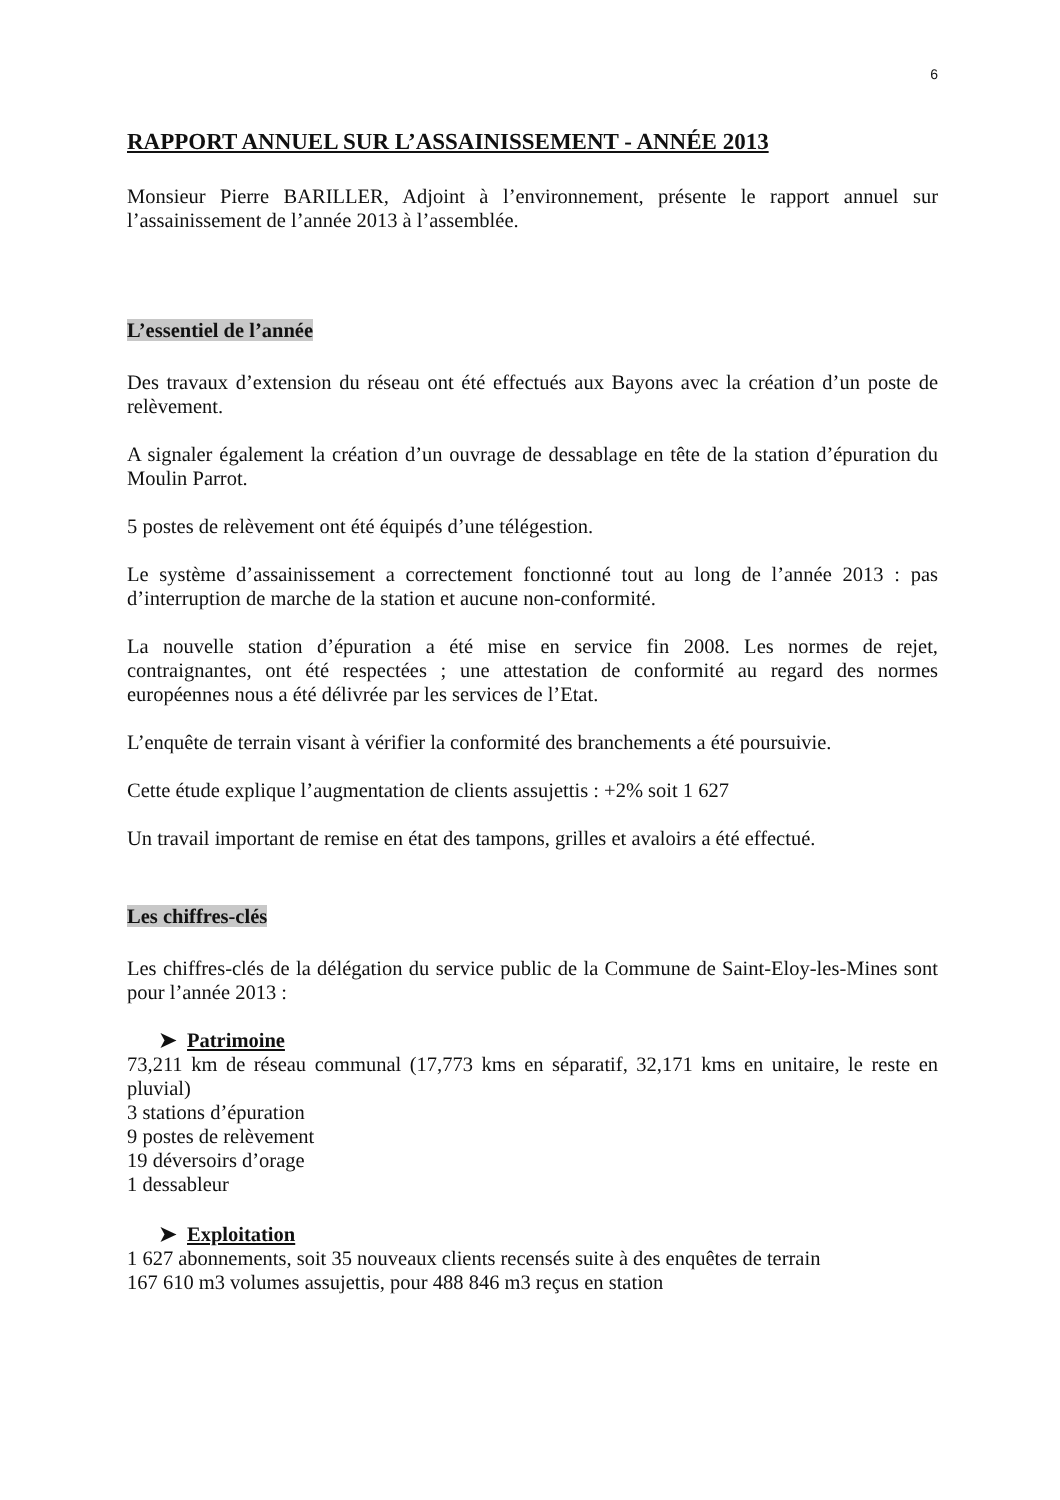6
RAPPORT ANNUEL SUR L’ASSAINISSEMENT - ANNÉE 2013
Monsieur Pierre BARILLER, Adjoint à l’environnement, présente le rapport annuel sur l’assainissement de l’année 2013 à l’assemblée.
L’essentiel de l’année
Des travaux d’extension du réseau ont été effectués aux Bayons avec la création d’un poste de relèvement.
A signaler également la création d’un ouvrage de dessablage en tête de la station d’épuration du Moulin Parrot.
5 postes de relèvement ont été équipés d’une télégestion.
Le système d’assainissement a correctement fonctionné tout au long de l’année 2013 : pas d’interruption de marche de la station et aucune non-conformité.
La nouvelle station d’épuration a été mise en service fin 2008. Les normes de rejet, contraignantes, ont été respectées ; une attestation de conformité au regard des normes européennes nous a été délivrée par les services de l’Etat.
L’enquête de terrain visant à vérifier la conformité des branchements a été poursuivie.
Cette étude explique l’augmentation de clients assujettis : +2% soit 1 627
Un travail important de remise en état des tampons, grilles et avaloirs a été effectué.
Les chiffres-clés
Les chiffres-clés de la délégation du service public de la Commune de Saint-Eloy-les-Mines sont pour l’année 2013 :
➤ Patrimoine
73,211 km de réseau communal (17,773 kms en séparatif, 32,171 kms en unitaire, le reste en pluvial)
3 stations d’épuration
9 postes de relèvement
19 déversoirs d’orage
1 dessableur
➤ Exploitation
1 627 abonnements, soit 35 nouveaux clients recensés suite à des enquêtes de terrain
167 610 m3 volumes assujettis, pour 488 846 m3 reçus en station